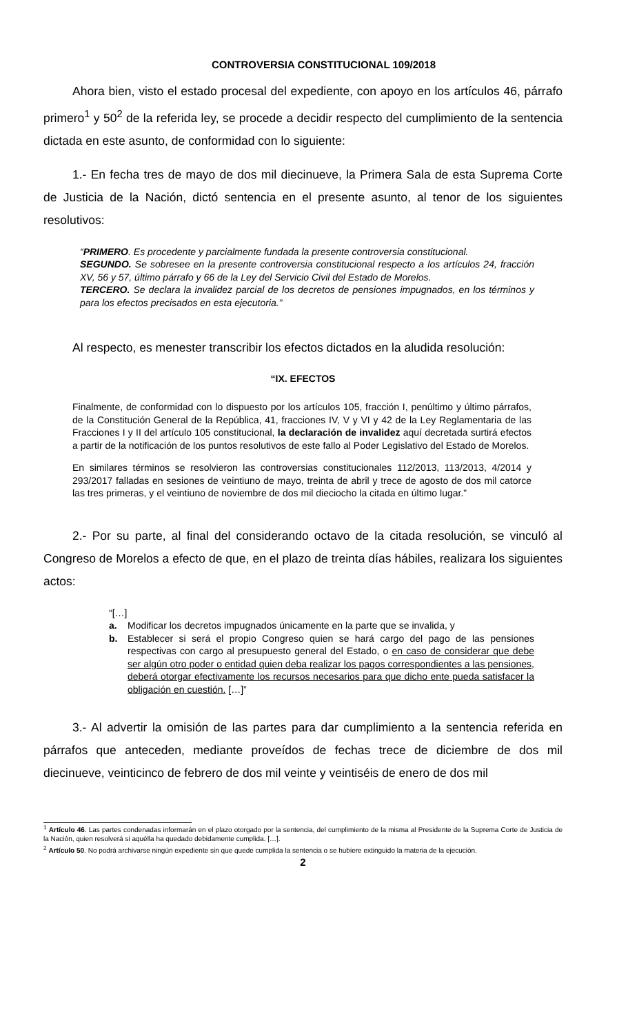CONTROVERSIA CONSTITUCIONAL 109/2018
Ahora bien, visto el estado procesal del expediente, con apoyo en los artículos 46, párrafo primero<sup>1</sup> y 50<sup>2</sup> de la referida ley, se procede a decidir respecto del cumplimiento de la sentencia dictada en este asunto, de conformidad con lo siguiente:
1.- En fecha tres de mayo de dos mil diecinueve, la Primera Sala de esta Suprema Corte de Justicia de la Nación, dictó sentencia en el presente asunto, al tenor de los siguientes resolutivos:
“PRIMERO. Es procedente y parcialmente fundada la presente controversia constitucional.
SEGUNDO. Se sobresee en la presente controversia constitucional respecto a los artículos 24, fracción XV, 56 y 57, último párrafo y 66 de la Ley del Servicio Civil del Estado de Morelos.
TERCERO. Se declara la invalidez parcial de los decretos de pensiones impugnados, en los términos y para los efectos precisados en esta ejecutoria.”
Al respecto, es menester transcribir los efectos dictados en la aludida resolución:
“IX. EFECTOS
Finalmente, de conformidad con lo dispuesto por los artículos 105, fracción I, penúltimo y último párrafos, de la Constitución General de la República, 41, fracciones IV, V y VI y 42 de la Ley Reglamentaria de las Fracciones I y II del artículo 105 constitucional, la declaración de invalidez aquí decretada surtirá efectos a partir de la notificación de los puntos resolutivos de este fallo al Poder Legislativo del Estado de Morelos.
En similares términos se resolvieron las controversias constitucionales 112/2013, 113/2013, 4/2014 y 293/2017 falladas en sesiones de veintiuno de mayo, treinta de abril y trece de agosto de dos mil catorce las tres primeras, y el veintiuno de noviembre de dos mil dieciocho la citada en último lugar.”
2.- Por su parte, al final del considerando octavo de la citada resolución, se vinculó al Congreso de Morelos a efecto de que, en el plazo de treinta días hábiles, realizara los siguientes actos:
“[…]
a. Modificar los decretos impugnados únicamente en la parte que se invalida, y
b. Establecer si será el propio Congreso quien se hará cargo del pago de las pensiones respectivas con cargo al presupuesto general del Estado, o en caso de considerar que debe ser algún otro poder o entidad quien deba realizar los pagos correspondientes a las pensiones, deberá otorgar efectivamente los recursos necesarios para que dicho ente pueda satisfacer la obligación en cuestión. […]”
3.- Al advertir la omisión de las partes para dar cumplimiento a la sentencia referida en párrafos que anteceden, mediante proveídos de fechas trece de diciembre de dos mil diecinueve, veinticinco de febrero de dos mil veinte y veintiséis de enero de dos mil
<sup>1</sup> Artículo 46. Las partes condenadas informarán en el plazo otorgado por la sentencia, del cumplimiento de la misma al Presidente de la Suprema Corte de Justicia de la Nación, quien resolverá si aquélla ha quedado debidamente cumplida. […].
<sup>2</sup> Artículo 50. No podrá archivarse ningún expediente sin que quede cumplida la sentencia o se hubiere extinguido la materia de la ejecución.
2